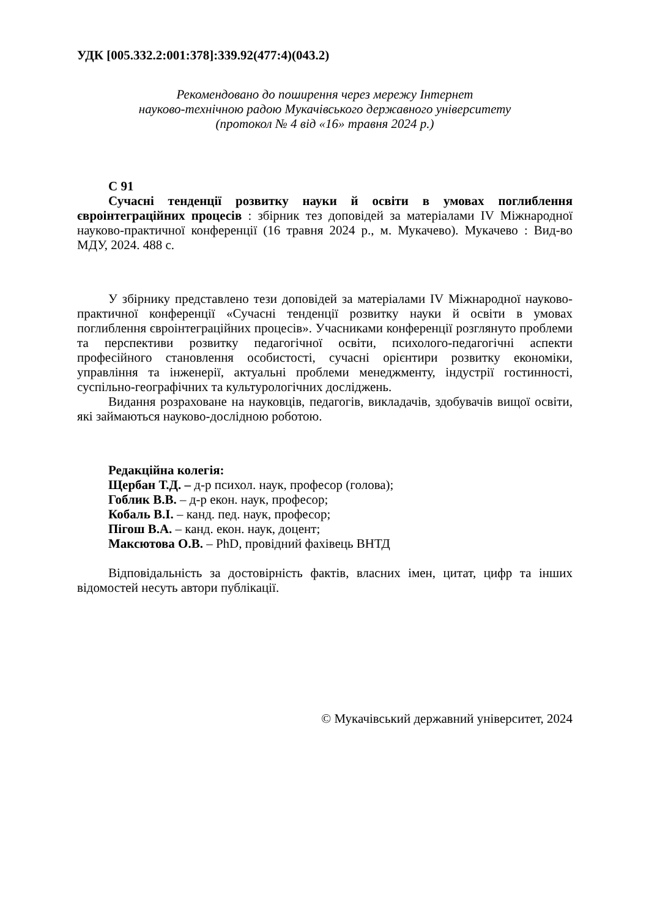УДК [005.332.2:001:378]:339.92(477:4)(043.2)
Рекомендовано до поширення через мережу Інтернет
науково-технічною радою Мукачівського державного університету
(протокол № 4 від «16» травня 2024 р.)
С 91
Сучасні тенденції розвитку науки й освіти в умовах поглиблення євроінтеграційних процесів : збірник тез доповідей за матеріалами IV Міжнародної науково-практичної конференції (16 травня 2024 р., м. Мукачево). Мукачево : Вид-во МДУ, 2024. 488 с.
У збірнику представлено тези доповідей за матеріалами IV Міжнародної науково-практичної конференції «Сучасні тенденції розвитку науки й освіти в умовах поглиблення євроінтеграційних процесів». Учасниками конференції розглянуто проблеми та перспективи розвитку педагогічної освіти, психолого-педагогічні аспекти професійного становлення особистості, сучасні орієнтири розвитку економіки, управління та інженерії, актуальні проблеми менеджменту, індустрії гостинності, суспільно-географічних та культурологічних досліджень.
Видання розраховане на науковців, педагогів, викладачів, здобувачів вищої освіти, які займаються науково-дослідною роботою.
Редакційна колегія:
Щербан Т.Д. – д-р психол. наук, професор (голова);
Гоблик В.В. – д-р екон. наук, професор;
Кобаль В.І. – канд. пед. наук, професор;
Пігош В.А. – канд. екон. наук, доцент;
Максютова О.В. – PhD, провідний фахівець ВНТД
Відповідальність за достовірність фактів, власних імен, цитат, цифр та інших відомостей несуть автори публікації.
© Мукачівський державний університет, 2024